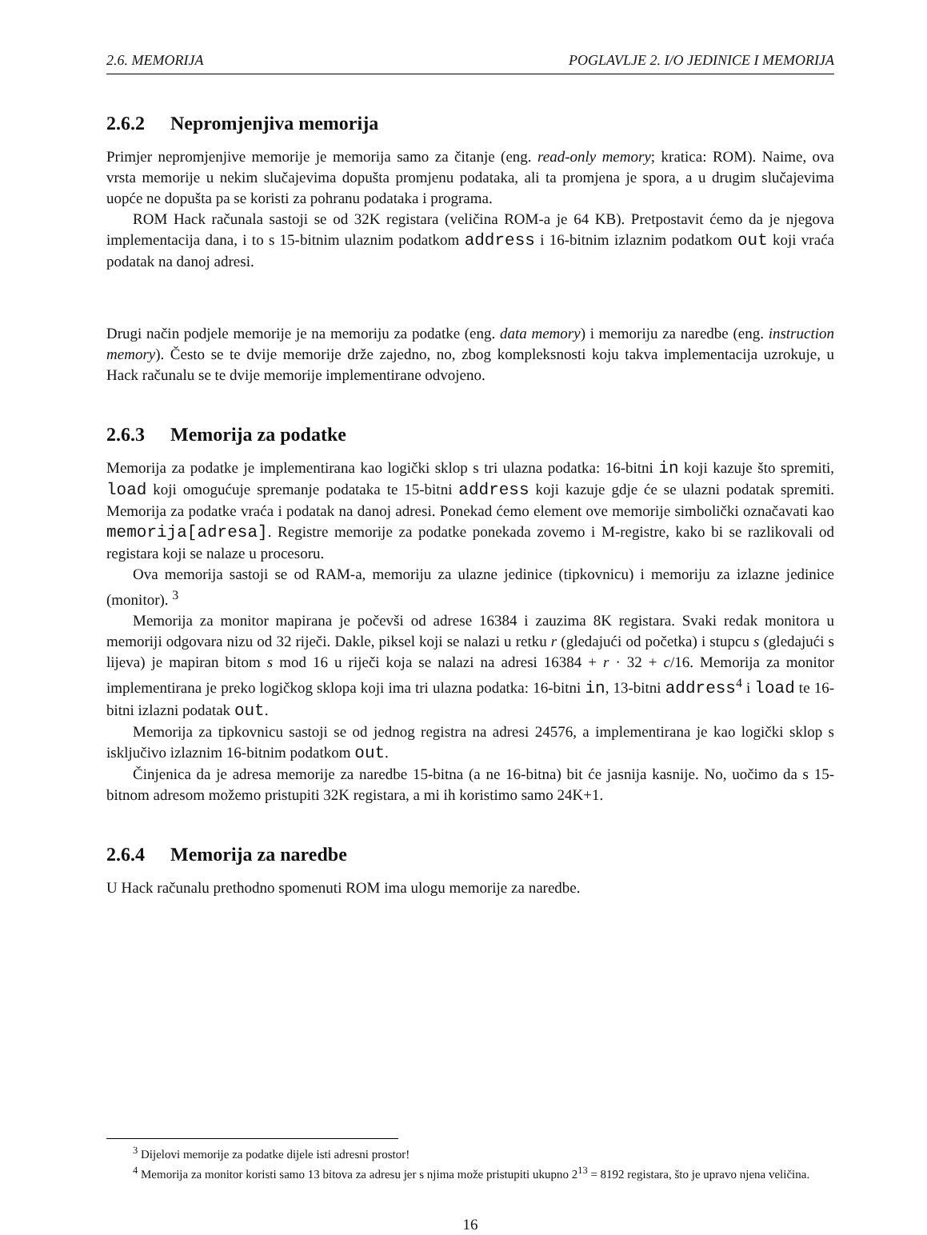2.6. MEMORIJA POGLAVLJE 2. I/O JEDINICE I MEMORIJA
2.6.2 Nepromjenjiva memorija
Primjer nepromjenjive memorije je memorija samo za čitanje (eng. read-only memory; kratica: ROM). Naime, ova vrsta memorije u nekim slučajevima dopušta promjenu podataka, ali ta promjena je spora, a u drugim slučajevima uopće ne dopušta pa se koristi za pohranu podataka i programa.
ROM Hack računala sastoji se od 32K registara (veličina ROM-a je 64 KB). Pretpostavit ćemo da je njegova implementacija dana, i to s 15-bitnim ulaznim podatkom address i 16-bitnim izlaznim podatkom out koji vraća podatak na danoj adresi.
Drugi način podjele memorije je na memoriju za podatke (eng. data memory) i memoriju za naredbe (eng. instruction memory). Često se te dvije memorije drže zajedno, no, zbog kompleksnosti koju takva implementacija uzrokuje, u Hack računalu se te dvije memorije implementirane odvojeno.
2.6.3 Memorija za podatke
Memorija za podatke je implementirana kao logički sklop s tri ulazna podatka: 16-bitni in koji kazuje što spremiti, load koji omogućuje spremanje podataka te 15-bitni address koji kazuje gdje će se ulazni podatak spremiti. Memorija za podatke vraća i podatak na danoj adresi. Ponekad ćemo element ove memorije simbolički označavati kao memorija[adresa]. Registre memorije za podatke ponekada zovemo i M-registre, kako bi se razlikovali od registara koji se nalaze u procesoru.
Ova memorija sastoji se od RAM-a, memoriju za ulazne jedinice (tipkovnicu) i memoriju za izlazne jedinice (monitor). <sup>3</sup>
Memorija za monitor mapirana je počevši od adrese 16384 i zauzima 8K registara. Svaki redak monitora u memoriji odgovara nizu od 32 riječi. Dakle, piksel koji se nalazi u retku r (gledajući od početka) i stupcu s (gledajući s lijeva) je mapiran bitom s mod 16 u riječi koja se nalazi na adresi 16384 + r · 32 + c/16. Memorija za monitor implementirana je preko logičkog sklopa koji ima tri ulazna podatka: 16-bitni in, 13-bitni address<sup>4</sup> i load te 16-bitni izlazni podatak out.
Memorija za tipkovnicu sastoji se od jednog registra na adresi 24576, a implementirana je kao logički sklop s isključivo izlaznim 16-bitnim podatkom out.
Činjenica da je adresa memorije za naredbe 15-bitna (a ne 16-bitna) bit će jasnija kasnije. No, uočimo da s 15-bitnom adresom možemo pristupiti 32K registara, a mi ih koristimo samo 24K+1.
2.6.4 Memorija za naredbe
U Hack računalu prethodno spomenuti ROM ima ulogu memorije za naredbe.
<sup>3</sup> Dijelovi memorije za podatke dijele isti adresni prostor!
<sup>4</sup> Memorija za monitor koristi samo 13 bitova za adresu jer s njima može pristupiti ukupno 2<sup>13</sup> = 8192 registara, što je upravo njena veličina.
16